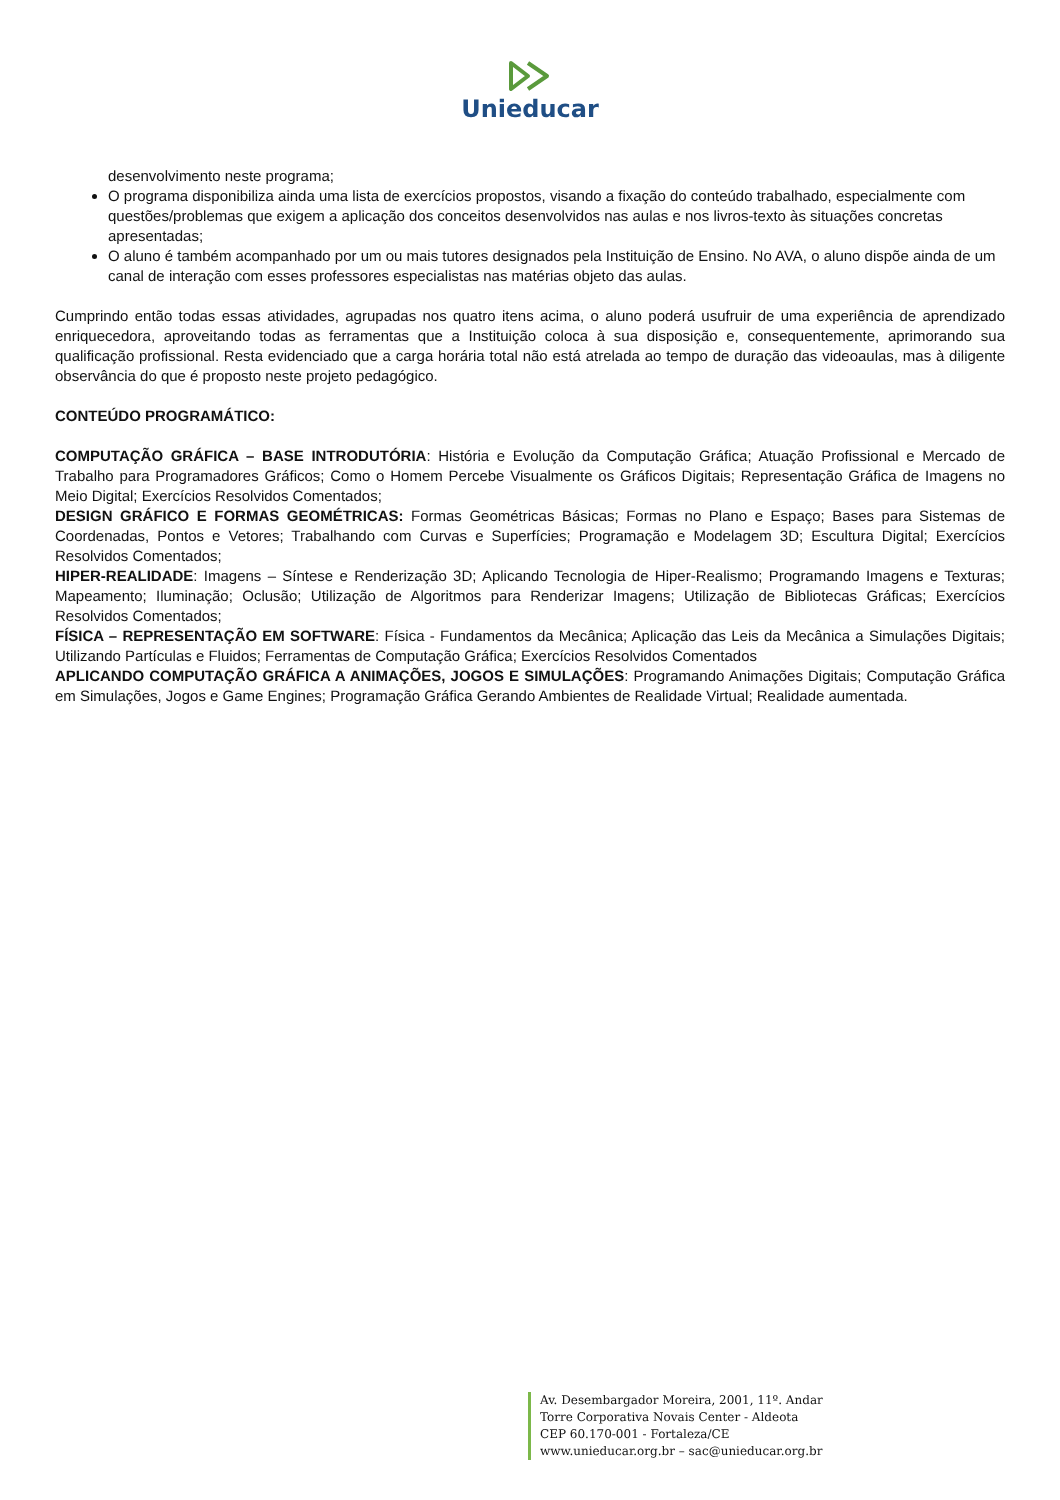Unieducar
desenvolvimento neste programa;
O programa disponibiliza ainda uma lista de exercícios propostos, visando a fixação do conteúdo trabalhado, especialmente com questões/problemas que exigem a aplicação dos conceitos desenvolvidos nas aulas e nos livros-texto às situações concretas apresentadas;
O aluno é também acompanhado por um ou mais tutores designados pela Instituição de Ensino. No AVA, o aluno dispõe ainda de um canal de interação com esses professores especialistas nas matérias objeto das aulas.
Cumprindo então todas essas atividades, agrupadas nos quatro itens acima, o aluno poderá usufruir de uma experiência de aprendizado enriquecedora, aproveitando todas as ferramentas que a Instituição coloca à sua disposição e, consequentemente, aprimorando sua qualificação profissional. Resta evidenciado que a carga horária total não está atrelada ao tempo de duração das videoaulas, mas à diligente observância do que é proposto neste projeto pedagógico.
CONTEÚDO PROGRAMÁTICO:
COMPUTAÇÃO GRÁFICA – BASE INTRODUTÓRIA: História e Evolução da Computação Gráfica; Atuação Profissional e Mercado de Trabalho para Programadores Gráficos; Como o Homem Percebe Visualmente os Gráficos Digitais; Representação Gráfica de Imagens no Meio Digital; Exercícios Resolvidos Comentados;
DESIGN GRÁFICO E FORMAS GEOMÉTRICAS: Formas Geométricas Básicas; Formas no Plano e Espaço; Bases para Sistemas de Coordenadas, Pontos e Vetores; Trabalhando com Curvas e Superfícies; Programação e Modelagem 3D; Escultura Digital; Exercícios Resolvidos Comentados;
HIPER-REALIDADE: Imagens – Síntese e Renderização 3D; Aplicando Tecnologia de Hiper-Realismo; Programando Imagens e Texturas; Mapeamento; Iluminação; Oclusão; Utilização de Algoritmos para Renderizar Imagens; Utilização de Bibliotecas Gráficas; Exercícios Resolvidos Comentados;
FÍSICA – REPRESENTAÇÃO EM SOFTWARE: Física - Fundamentos da Mecânica; Aplicação das Leis da Mecânica a Simulações Digitais; Utilizando Partículas e Fluidos; Ferramentas de Computação Gráfica; Exercícios Resolvidos Comentados
APLICANDO COMPUTAÇÃO GRÁFICA A ANIMAÇÕES, JOGOS E SIMULAÇÕES: Programando Animações Digitais; Computação Gráfica em Simulações, Jogos e Game Engines; Programação Gráfica Gerando Ambientes de Realidade Virtual; Realidade aumentada.
Av. Desembargador Moreira, 2001, 11º. Andar
Torre Corporativa Novais Center - Aldeota
CEP 60.170-001 - Fortaleza/CE
www.unieducar.org.br – sac@unieducar.org.br